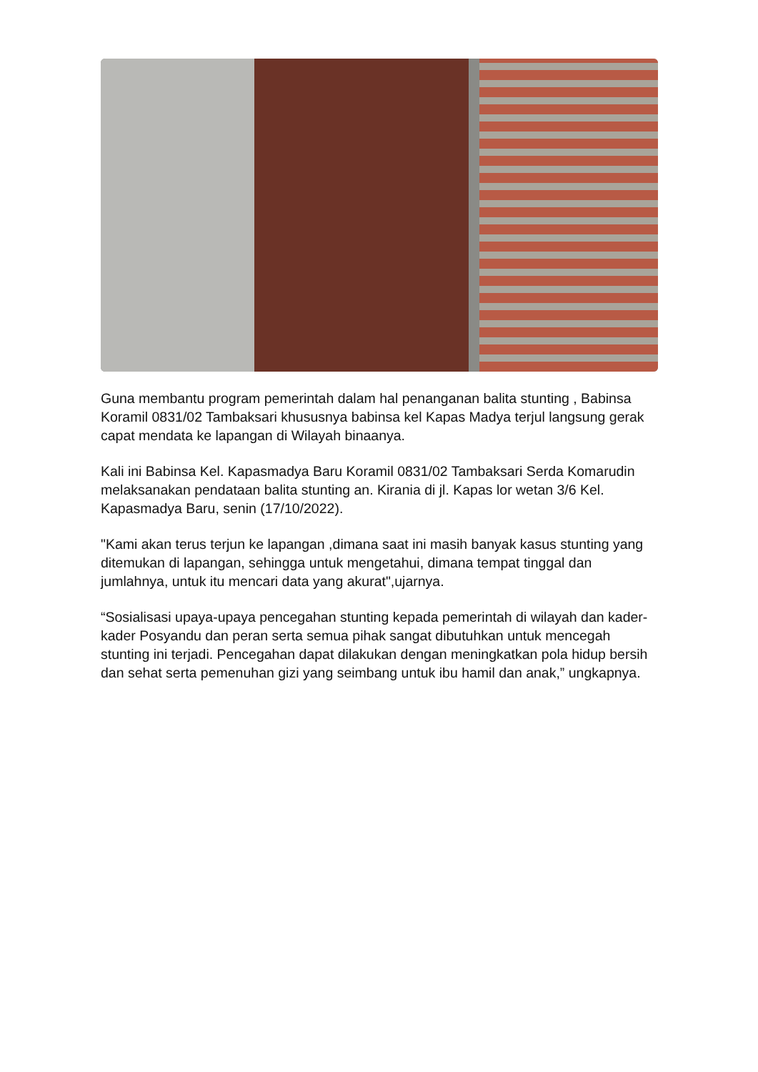Guna membantu program pemerintah dalam hal penanganan balita stunting , Babinsa Koramil 0831/02 Tambaksari khususnya babinsa kel Kapas Madya terjul langsung gerak capat mendata ke lapangan di Wilayah binaanya.
Kali ini Babinsa Kel. Kapasmadya Baru Koramil 0831/02 Tambaksari Serda Komarudin melaksanakan pendataan balita stunting an. Kirania di jl. Kapas lor wetan 3/6 Kel. Kapasmadya Baru, senin (17/10/2022).
"Kami akan terus terjun ke lapangan ,dimana saat ini masih banyak kasus stunting yang ditemukan di lapangan, sehingga untuk mengetahui, dimana tempat tinggal dan jumlahnya, untuk itu mencari data yang akurat",ujarnya.
“Sosialisasi upaya-upaya pencegahan stunting kepada pemerintah di wilayah dan kader-kader Posyandu dan peran serta semua pihak sangat dibutuhkan untuk mencegah stunting ini terjadi. Pencegahan dapat dilakukan dengan meningkatkan pola hidup bersih dan sehat serta pemenuhan gizi yang seimbang untuk ibu hamil dan anak,” ungkapnya.